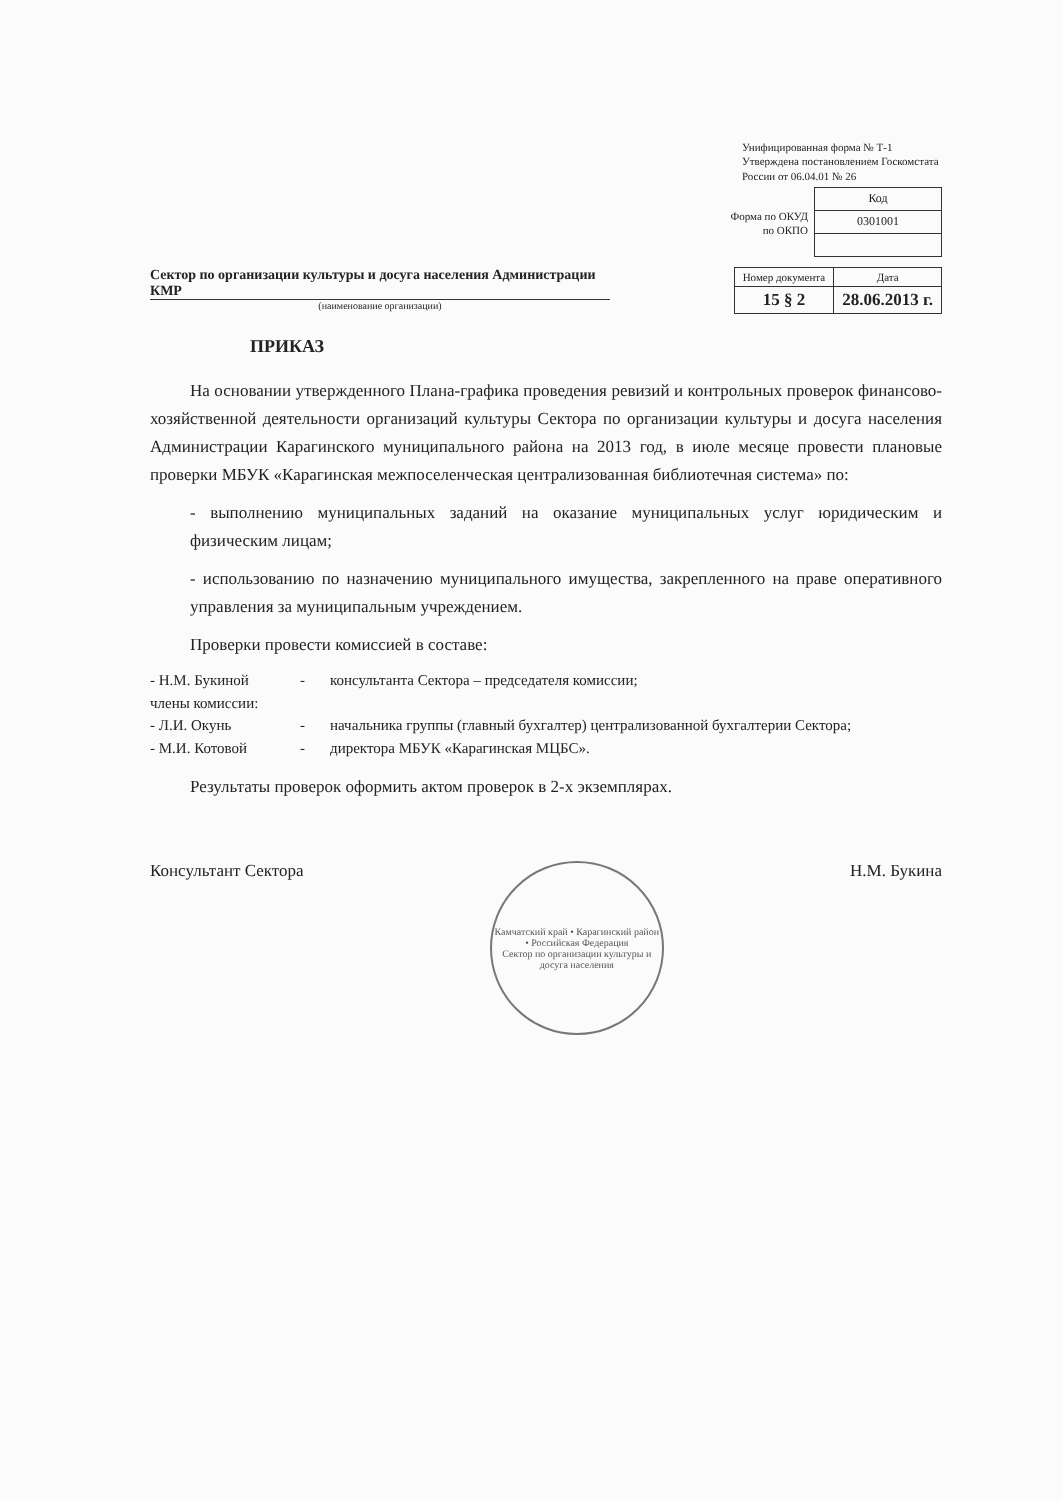Унифицированная форма № Т-1
Утверждена постановлением Госкомстата России от 06.04.01 № 26
Форма по ОКУД
по ОКПО
| Код |
| --- |
| 0301001 |
Сектор по организации культуры и досуга населения Администрации КМР
(наименование организации)
| Номер документа | Дата |
| --- | --- |
| 15 § 2 | 28.06.2013 г. |
ПРИКАЗ
На основании утвержденного Плана-графика проведения ревизий и контрольных проверок финансово-хозяйственной деятельности организаций культуры Сектора по организации культуры и досуга населения Администрации Карагинского муниципального района на 2013 год, в июле месяце провести плановые проверки МБУК «Карагинская межпоселенческая централизованная библиотечная система» по:
- выполнению муниципальных заданий на оказание муниципальных услуг юридическим и физическим лицам;
- использованию по назначению муниципального имущества, закрепленного на праве оперативного управления за муниципальным учреждением.
Проверки провести комиссией в составе:
- Н.М. Букиной
-
консультанта Сектора – председателя комиссии;
члены комиссии:
- Л.И. Окунь
-
начальника группы (главный бухгалтер) централизованной бухгалтерии Сектора;
- М.И. Котовой
-
директора МБУК «Карагинская МЦБС».
Результаты проверок оформить актом проверок в 2-х экземплярах.
Консультант Сектора
Камчатский край • Карагинский район • Российская Федерация
Сектор по организации культуры и досуга населения
Н.М. Букина